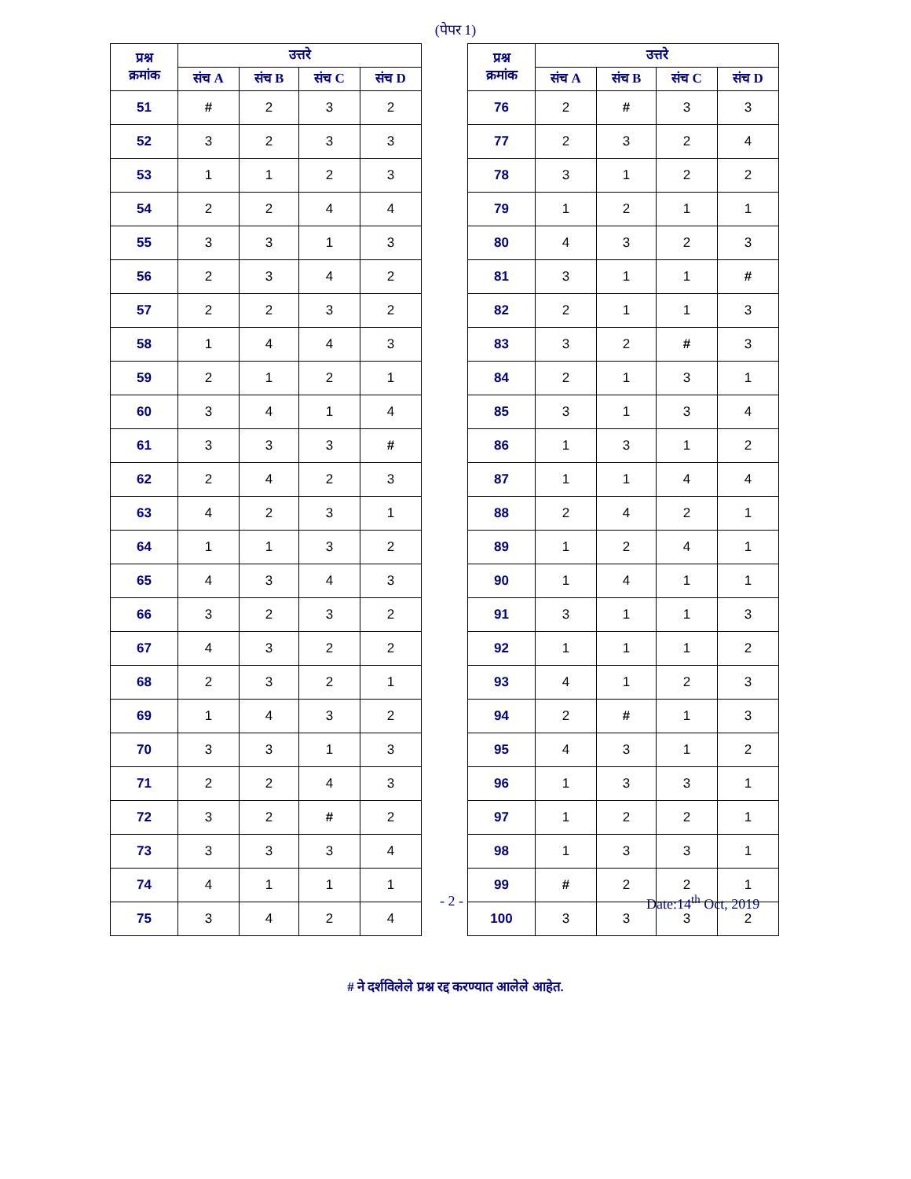(पेपर 1)
| प्रश्न क्रमांक | उत्तरे | | | |
| --- | --- | --- | --- | --- |
| | संच A | संच B | संच C | संच D |
| 51 | # | 2 | 3 | 2 |
| 52 | 3 | 2 | 3 | 3 |
| 53 | 1 | 1 | 2 | 3 |
| 54 | 2 | 2 | 4 | 4 |
| 55 | 3 | 3 | 1 | 3 |
| 56 | 2 | 3 | 4 | 2 |
| 57 | 2 | 2 | 3 | 2 |
| 58 | 1 | 4 | 4 | 3 |
| 59 | 2 | 1 | 2 | 1 |
| 60 | 3 | 4 | 1 | 4 |
| 61 | 3 | 3 | 3 | # |
| 62 | 2 | 4 | 2 | 3 |
| 63 | 4 | 2 | 3 | 1 |
| 64 | 1 | 1 | 3 | 2 |
| 65 | 4 | 3 | 4 | 3 |
| 66 | 3 | 2 | 3 | 2 |
| 67 | 4 | 3 | 2 | 2 |
| 68 | 2 | 3 | 2 | 1 |
| 69 | 1 | 4 | 3 | 2 |
| 70 | 3 | 3 | 1 | 3 |
| 71 | 2 | 2 | 4 | 3 |
| 72 | 3 | 2 | # | 2 |
| 73 | 3 | 3 | 3 | 4 |
| 74 | 4 | 1 | 1 | 1 |
| 75 | 3 | 4 | 2 | 4 |
| प्रश्न क्रमांक | उत्तरे | | | |
| --- | --- | --- | --- | --- |
| | संच A | संच B | संच C | संच D |
| 76 | 2 | # | 3 | 3 |
| 77 | 2 | 3 | 2 | 4 |
| 78 | 3 | 1 | 2 | 2 |
| 79 | 1 | 2 | 1 | 1 |
| 80 | 4 | 3 | 2 | 3 |
| 81 | 3 | 1 | 1 | # |
| 82 | 2 | 1 | 1 | 3 |
| 83 | 3 | 2 | # | 3 |
| 84 | 2 | 1 | 3 | 1 |
| 85 | 3 | 1 | 3 | 4 |
| 86 | 1 | 3 | 1 | 2 |
| 87 | 1 | 1 | 4 | 4 |
| 88 | 2 | 4 | 2 | 1 |
| 89 | 1 | 2 | 4 | 1 |
| 90 | 1 | 4 | 1 | 1 |
| 91 | 3 | 1 | 1 | 3 |
| 92 | 1 | 1 | 1 | 2 |
| 93 | 4 | 1 | 2 | 3 |
| 94 | 2 | # | 1 | 3 |
| 95 | 4 | 3 | 1 | 2 |
| 96 | 1 | 3 | 3 | 1 |
| 97 | 1 | 2 | 2 | 1 |
| 98 | 1 | 3 | 3 | 1 |
| 99 | # | 2 | 2 | 1 |
| 100 | 3 | 3 | 3 | 2 |
- 2 - Date:14<sup>th</sup> Oct, 2019
# ने दर्शविलेले प्रश्न रद्द करण्यात आलेले आहेत.